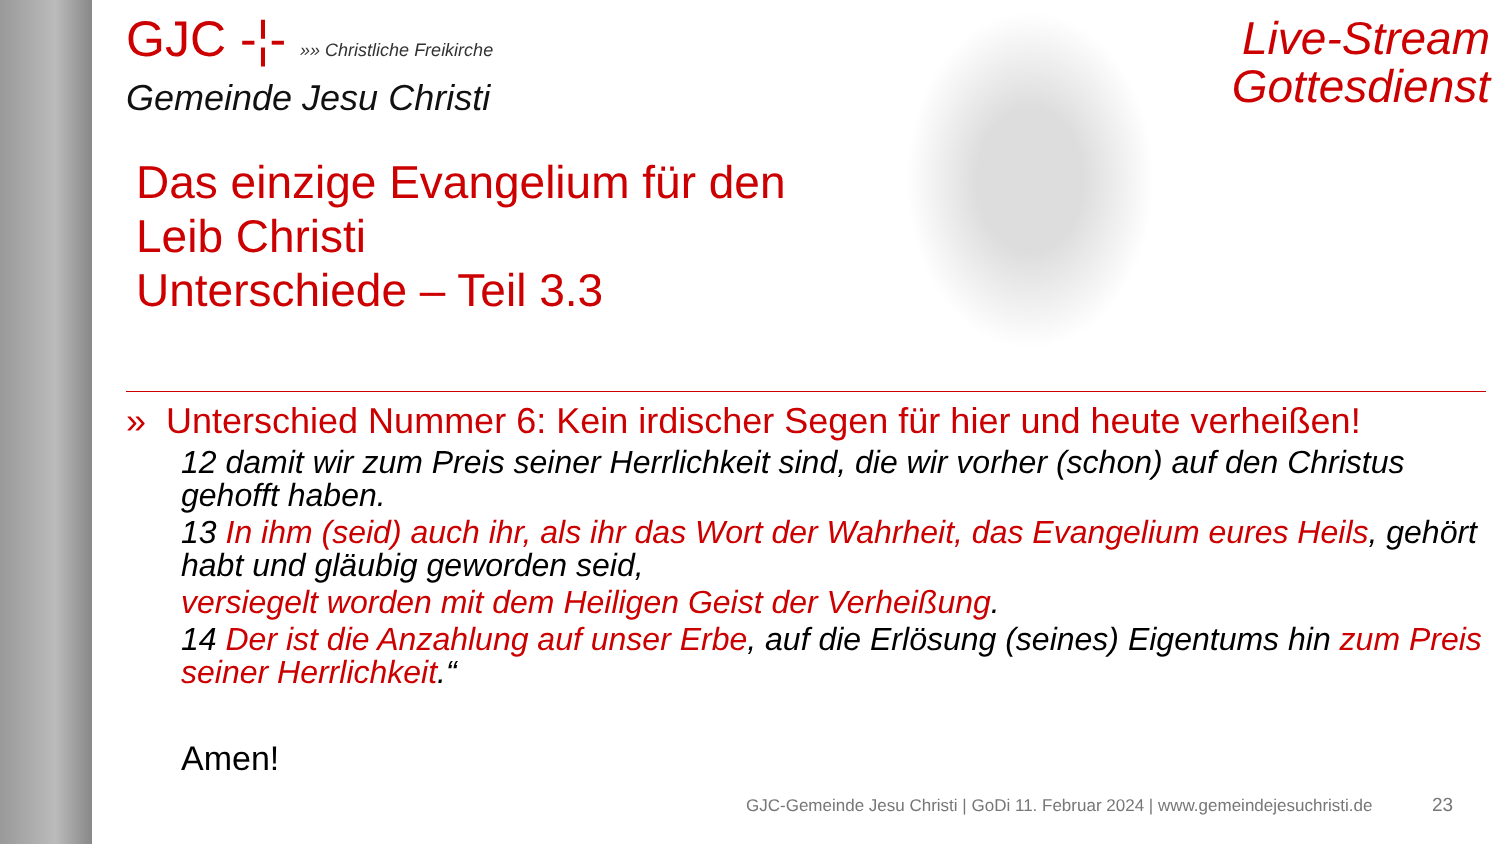Live-Stream
Gottesdienst
GJC -¦- »» Christliche Freikirche
Gemeinde Jesu Christi
Das einzige Evangelium für den
Leib Christi
Unterschiede – Teil 3.3
» Unterschied Nummer 6: Kein irdischer Segen für hier und heute verheißen!
12 damit wir zum Preis seiner Herrlichkeit sind, die wir vorher (schon) auf den Christus gehofft haben.
13 In ihm (seid) auch ihr, als ihr das Wort der Wahrheit, das Evangelium eures Heils, gehört habt und gläubig geworden seid,
versiegelt worden mit dem Heiligen Geist der Verheißung.
14 Der ist die Anzahlung auf unser Erbe, auf die Erlösung (seines) Eigentums hin zum Preis seiner Herrlichkeit.“
Amen!
GJC-Gemeinde Jesu Christi | GoDi 11. Februar 2024 | www.gemeindejesuchristi.de
23